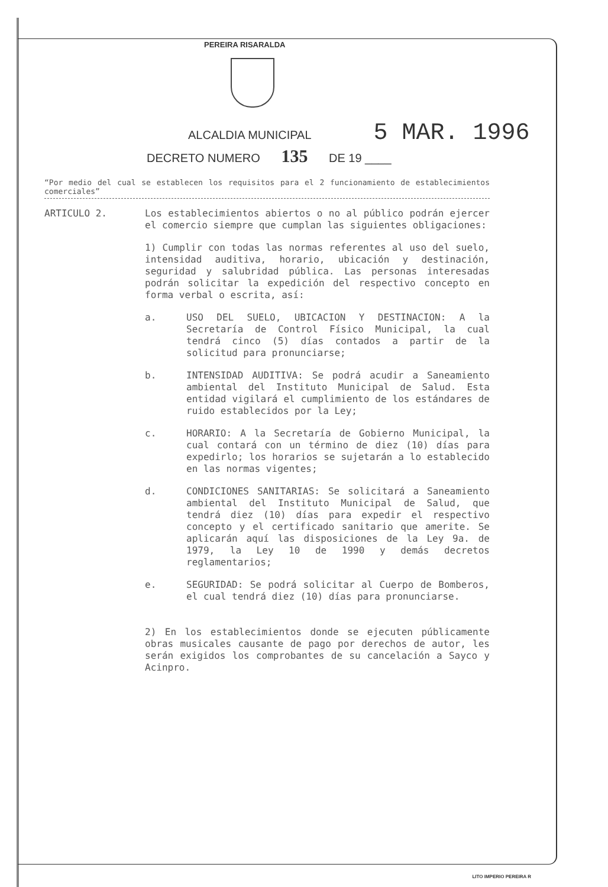PEREIRA RISARALDA
ALCALDIA MUNICIPAL 5 MAR. 1996
DECRETO NUMERO 135 DE 19 ____
“Por medio del cual se establecen los requisitos para el 2 funcionamiento de establecimientos comerciales”
ARTICULO 2.
Los establecimientos abiertos o no al público podrán ejercer el comercio siempre que cumplan las siguientes obligaciones:
1) Cumplir con todas las normas referentes al uso del suelo, intensidad auditiva, horario, ubicación y destinación, seguridad y salubridad pública. Las personas interesadas podrán solicitar la expedición del respectivo concepto en forma verbal o escrita, así:
a. USO DEL SUELO, UBICACION Y DESTINACION: A la Secretaría de Control Físico Municipal, la cual tendrá cinco (5) días contados a partir de la solicitud para pronunciarse;
b. INTENSIDAD AUDITIVA: Se podrá acudir a Saneamiento ambiental del Instituto Municipal de Salud. Esta entidad vigilará el cumplimiento de los estándares de ruido establecidos por la Ley;
c. HORARIO: A la Secretaría de Gobierno Municipal, la cual contará con un término de diez (10) días para expedirlo; los horarios se sujetarán a lo establecido en las normas vigentes;
d. CONDICIONES SANITARIAS: Se solicitará a Saneamiento ambiental del Instituto Municipal de Salud, que tendrá diez (10) días para expedir el respectivo concepto y el certificado sanitario que amerite. Se aplicarán aquí las disposiciones de la Ley 9a. de 1979, la Ley 10 de 1990 y demás decretos reglamentarios;
e. SEGURIDAD: Se podrá solicitar al Cuerpo de Bomberos, el cual tendrá diez (10) días para pronunciarse.
2) En los establecimientos donde se ejecuten públicamente obras musicales causante de pago por derechos de autor, les serán exigidos los comprobantes de su cancelación a Sayco y Acinpro.
LITO IMPERIO PEREIRA R